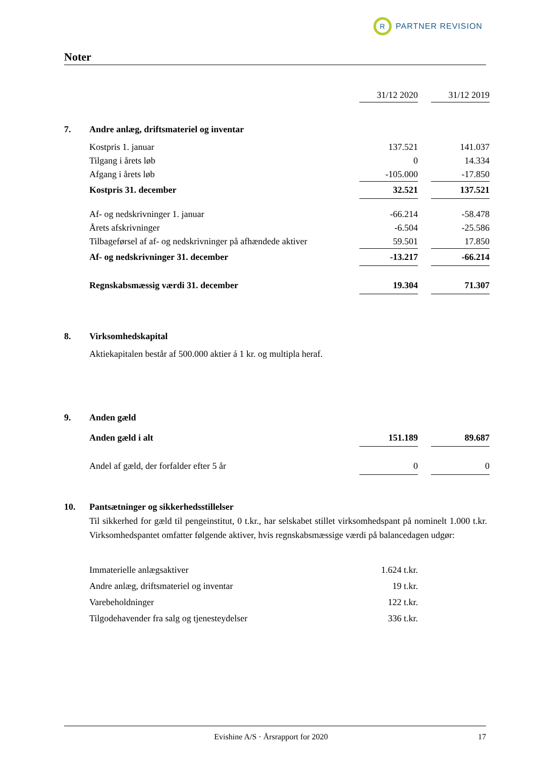R
PARTNER REVISION
Noter
| | | 31/12 2020 | | 31/12 2019 |
| 7. | Andre anlæg, driftsmateriel og inventar | | | |
| | Kostpris 1. januar | 137.521 | | 141.037 |
| | Tilgang i årets løb | 0 | | 14.334 |
| | Afgang i årets løb | -105.000 | | -17.850 |
| | Kostpris 31. december | 32.521 | | 137.521 |
| | Af- og nedskrivninger 1. januar | -66.214 | | -58.478 |
| | Årets afskrivninger | -6.504 | | -25.586 |
| | Tilbageførsel af af- og nedskrivninger på afhændede aktiver | 59.501 | | 17.850 |
| | Af- og nedskrivninger 31. december | -13.217 | | -66.214 |
| | Regnskabsmæssig værdi 31. december | 19.304 | | 71.307 |
| 8. | Virksomhedskapital | | | |
| | Aktiekapitalen består af 500.000 aktier á 1 kr. og multipla heraf. | | | |
| 9. | Anden gæld | | | |
| | Anden gæld i alt | 151.189 | | 89.687 |
| | Andel af gæld, der forfalder efter 5 år | 0 | | 0 |
| 10. | Pantsætninger og sikkerhedsstillelser | | | |
| | Til sikkerhed for gæld til pengeinstitut, 0 t.kr., har selskabet stillet virksomhedspant på nominelt 1.000 t.kr. Virksomhedspantet omfatter følgende aktiver, hvis regnskabsmæssige værdi på balancedagen udgør: | | | |
| | Immaterielle anlægsaktiver | 1.624 t.kr. | | |
| | Andre anlæg, driftsmateriel og inventar | 19 t.kr. | | |
| | Varebeholdninger | 122 t.kr. | | |
| | Tilgodehavender fra salg og tjenesteydelser | 336 t.kr. | | |
Evishine A/S · Årsrapport for 2020 17